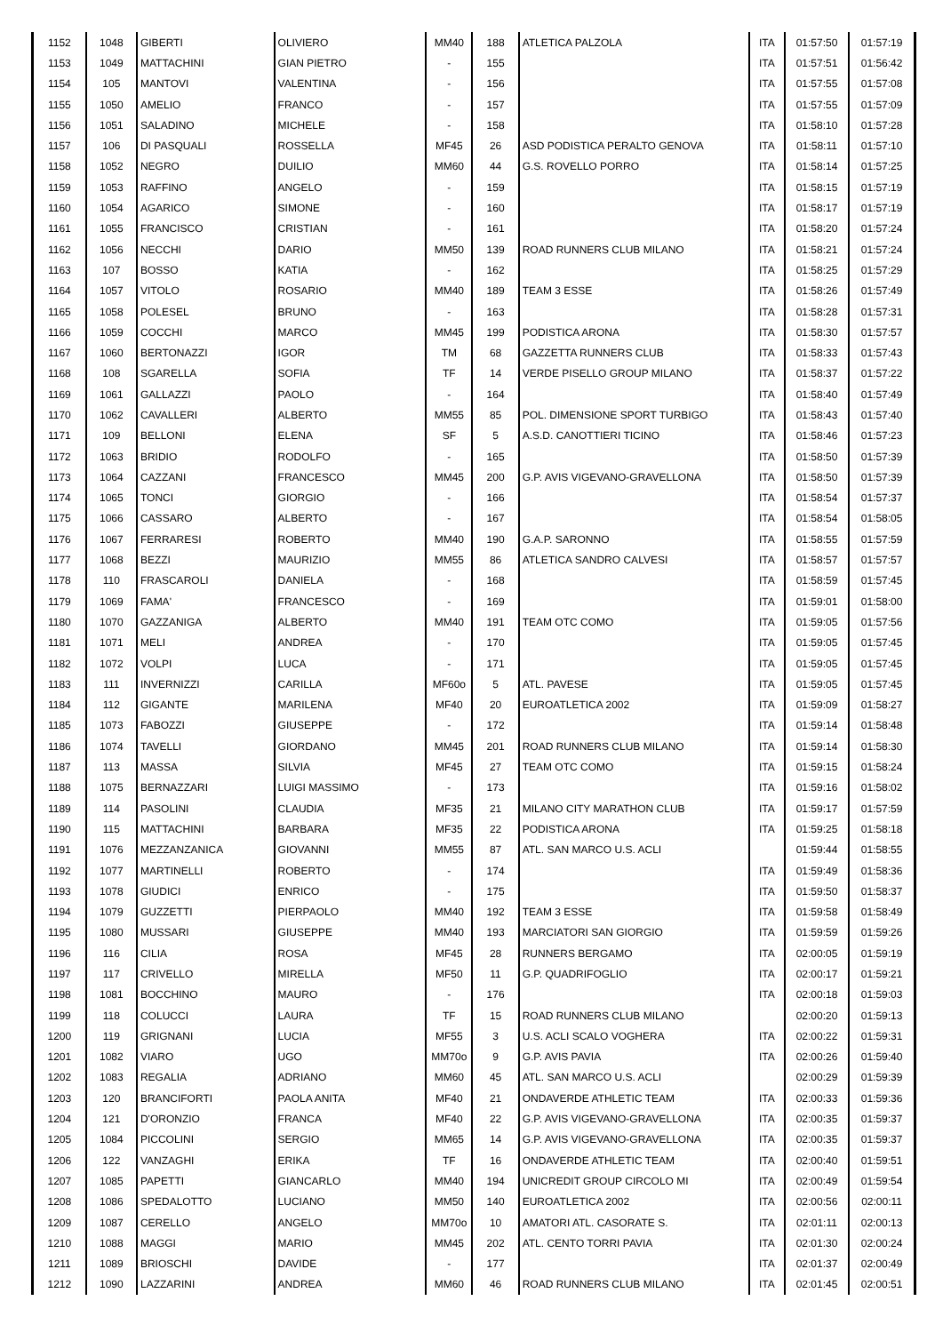| 1152 | 1048 | GIBERTI | OLIVIERO | MM40 | 188 | ATLETICA PALZOLA | ITA | 01:57:50 | 01:57:19 |
| 1153 | 1049 | MATTACHINI | GIAN PIETRO | - | 155 | | ITA | 01:57:51 | 01:56:42 |
| 1154 | 105 | MANTOVI | VALENTINA | - | 156 | | ITA | 01:57:55 | 01:57:08 |
| 1155 | 1050 | AMELIO | FRANCO | - | 157 | | ITA | 01:57:55 | 01:57:09 |
| 1156 | 1051 | SALADINO | MICHELE | - | 158 | | ITA | 01:58:10 | 01:57:28 |
| 1157 | 106 | DI PASQUALI | ROSSELLA | MF45 | 26 | ASD PODISTICA PERALTO GENOVA | ITA | 01:58:11 | 01:57:10 |
| 1158 | 1052 | NEGRO | DUILIO | MM60 | 44 | G.S. ROVELLO PORRO | ITA | 01:58:14 | 01:57:25 |
| 1159 | 1053 | RAFFINO | ANGELO | - | 159 | | ITA | 01:58:15 | 01:57:19 |
| 1160 | 1054 | AGARICO | SIMONE | - | 160 | | ITA | 01:58:17 | 01:57:19 |
| 1161 | 1055 | FRANCISCO | CRISTIAN | - | 161 | | ITA | 01:58:20 | 01:57:24 |
| 1162 | 1056 | NECCHI | DARIO | MM50 | 139 | ROAD RUNNERS CLUB MILANO | ITA | 01:58:21 | 01:57:24 |
| 1163 | 107 | BOSSO | KATIA | - | 162 | | ITA | 01:58:25 | 01:57:29 |
| 1164 | 1057 | VITOLO | ROSARIO | MM40 | 189 | TEAM 3 ESSE | ITA | 01:58:26 | 01:57:49 |
| 1165 | 1058 | POLESEL | BRUNO | - | 163 | | ITA | 01:58:28 | 01:57:31 |
| 1166 | 1059 | COCCHI | MARCO | MM45 | 199 | PODISTICA ARONA | ITA | 01:58:30 | 01:57:57 |
| 1167 | 1060 | BERTONAZZI | IGOR | TM | 68 | GAZZETTA RUNNERS CLUB | ITA | 01:58:33 | 01:57:43 |
| 1168 | 108 | SGARELLA | SOFIA | TF | 14 | VERDE PISELLO GROUP MILANO | ITA | 01:58:37 | 01:57:22 |
| 1169 | 1061 | GALLAZZI | PAOLO | - | 164 | | ITA | 01:58:40 | 01:57:49 |
| 1170 | 1062 | CAVALLERI | ALBERTO | MM55 | 85 | POL. DIMENSIONE SPORT TURBIGO | ITA | 01:58:43 | 01:57:40 |
| 1171 | 109 | BELLONI | ELENA | SF | 5 | A.S.D. CANOTTIERI TICINO | ITA | 01:58:46 | 01:57:23 |
| 1172 | 1063 | BRIDIO | RODOLFO | - | 165 | | ITA | 01:58:50 | 01:57:39 |
| 1173 | 1064 | CAZZANI | FRANCESCO | MM45 | 200 | G.P. AVIS VIGEVANO-GRAVELLONA | ITA | 01:58:50 | 01:57:39 |
| 1174 | 1065 | TONCI | GIORGIO | - | 166 | | ITA | 01:58:54 | 01:57:37 |
| 1175 | 1066 | CASSARO | ALBERTO | - | 167 | | ITA | 01:58:54 | 01:58:05 |
| 1176 | 1067 | FERRARESI | ROBERTO | MM40 | 190 | G.A.P. SARONNO | ITA | 01:58:55 | 01:57:59 |
| 1177 | 1068 | BEZZI | MAURIZIO | MM55 | 86 | ATLETICA SANDRO CALVESI | ITA | 01:58:57 | 01:57:57 |
| 1178 | 110 | FRASCAROLI | DANIELA | - | 168 | | ITA | 01:58:59 | 01:57:45 |
| 1179 | 1069 | FAMA' | FRANCESCO | - | 169 | | ITA | 01:59:01 | 01:58:00 |
| 1180 | 1070 | GAZZANIGA | ALBERTO | MM40 | 191 | TEAM OTC COMO | ITA | 01:59:05 | 01:57:56 |
| 1181 | 1071 | MELI | ANDREA | - | 170 | | ITA | 01:59:05 | 01:57:45 |
| 1182 | 1072 | VOLPI | LUCA | - | 171 | | ITA | 01:59:05 | 01:57:45 |
| 1183 | 111 | INVERNIZZI | CARILLA | MF60o | 5 | ATL. PAVESE | ITA | 01:59:05 | 01:57:45 |
| 1184 | 112 | GIGANTE | MARILENA | MF40 | 20 | EUROATLETICA 2002 | ITA | 01:59:09 | 01:58:27 |
| 1185 | 1073 | FABOZZI | GIUSEPPE | - | 172 | | ITA | 01:59:14 | 01:58:48 |
| 1186 | 1074 | TAVELLI | GIORDANO | MM45 | 201 | ROAD RUNNERS CLUB MILANO | ITA | 01:59:14 | 01:58:30 |
| 1187 | 113 | MASSA | SILVIA | MF45 | 27 | TEAM OTC COMO | ITA | 01:59:15 | 01:58:24 |
| 1188 | 1075 | BERNAZZARI | LUIGI MASSIMO | - | 173 | | ITA | 01:59:16 | 01:58:02 |
| 1189 | 114 | PASOLINI | CLAUDIA | MF35 | 21 | MILANO CITY MARATHON CLUB | ITA | 01:59:17 | 01:57:59 |
| 1190 | 115 | MATTACHINI | BARBARA | MF35 | 22 | PODISTICA ARONA | ITA | 01:59:25 | 01:58:18 |
| 1191 | 1076 | MEZZANZANICA | GIOVANNI | MM55 | 87 | ATL. SAN MARCO U.S. ACLI | | 01:59:44 | 01:58:55 |
| 1192 | 1077 | MARTINELLI | ROBERTO | - | 174 | | ITA | 01:59:49 | 01:58:36 |
| 1193 | 1078 | GIUDICI | ENRICO | - | 175 | | ITA | 01:59:50 | 01:58:37 |
| 1194 | 1079 | GUZZETTI | PIERPAOLO | MM40 | 192 | TEAM 3 ESSE | ITA | 01:59:58 | 01:58:49 |
| 1195 | 1080 | MUSSARI | GIUSEPPE | MM40 | 193 | MARCIATORI SAN GIORGIO | ITA | 01:59:59 | 01:59:26 |
| 1196 | 116 | CILIA | ROSA | MF45 | 28 | RUNNERS BERGAMO | ITA | 02:00:05 | 01:59:19 |
| 1197 | 117 | CRIVELLO | MIRELLA | MF50 | 11 | G.P. QUADRIFOGLIO | ITA | 02:00:17 | 01:59:21 |
| 1198 | 1081 | BOCCHINO | MAURO | - | 176 | | ITA | 02:00:18 | 01:59:03 |
| 1199 | 118 | COLUCCI | LAURA | TF | 15 | ROAD RUNNERS CLUB MILANO | | 02:00:20 | 01:59:13 |
| 1200 | 119 | GRIGNANI | LUCIA | MF55 | 3 | U.S. ACLI SCALO VOGHERA | ITA | 02:00:22 | 01:59:31 |
| 1201 | 1082 | VIARO | UGO | MM70o | 9 | G.P. AVIS PAVIA | ITA | 02:00:26 | 01:59:40 |
| 1202 | 1083 | REGALIA | ADRIANO | MM60 | 45 | ATL. SAN MARCO U.S. ACLI | | 02:00:29 | 01:59:39 |
| 1203 | 120 | BRANCIFORTI | PAOLA ANITA | MF40 | 21 | ONDAVERDE ATHLETIC TEAM | ITA | 02:00:33 | 01:59:36 |
| 1204 | 121 | D'ORONZIO | FRANCA | MF40 | 22 | G.P. AVIS VIGEVANO-GRAVELLONA | ITA | 02:00:35 | 01:59:37 |
| 1205 | 1084 | PICCOLINI | SERGIO | MM65 | 14 | G.P. AVIS VIGEVANO-GRAVELLONA | ITA | 02:00:35 | 01:59:37 |
| 1206 | 122 | VANZAGHI | ERIKA | TF | 16 | ONDAVERDE ATHLETIC TEAM | ITA | 02:00:40 | 01:59:51 |
| 1207 | 1085 | PAPETTI | GIANCARLO | MM40 | 194 | UNICREDIT GROUP CIRCOLO MI | ITA | 02:00:49 | 01:59:54 |
| 1208 | 1086 | SPEDALOTTO | LUCIANO | MM50 | 140 | EUROATLETICA 2002 | ITA | 02:00:56 | 02:00:11 |
| 1209 | 1087 | CERELLO | ANGELO | MM70o | 10 | AMATORI ATL. CASORATE S. | ITA | 02:01:11 | 02:00:13 |
| 1210 | 1088 | MAGGI | MARIO | MM45 | 202 | ATL. CENTO TORRI PAVIA | ITA | 02:01:30 | 02:00:24 |
| 1211 | 1089 | BRIOSCHI | DAVIDE | - | 177 | | ITA | 02:01:37 | 02:00:49 |
| 1212 | 1090 | LAZZARINI | ANDREA | MM60 | 46 | ROAD RUNNERS CLUB MILANO | ITA | 02:01:45 | 02:00:51 |